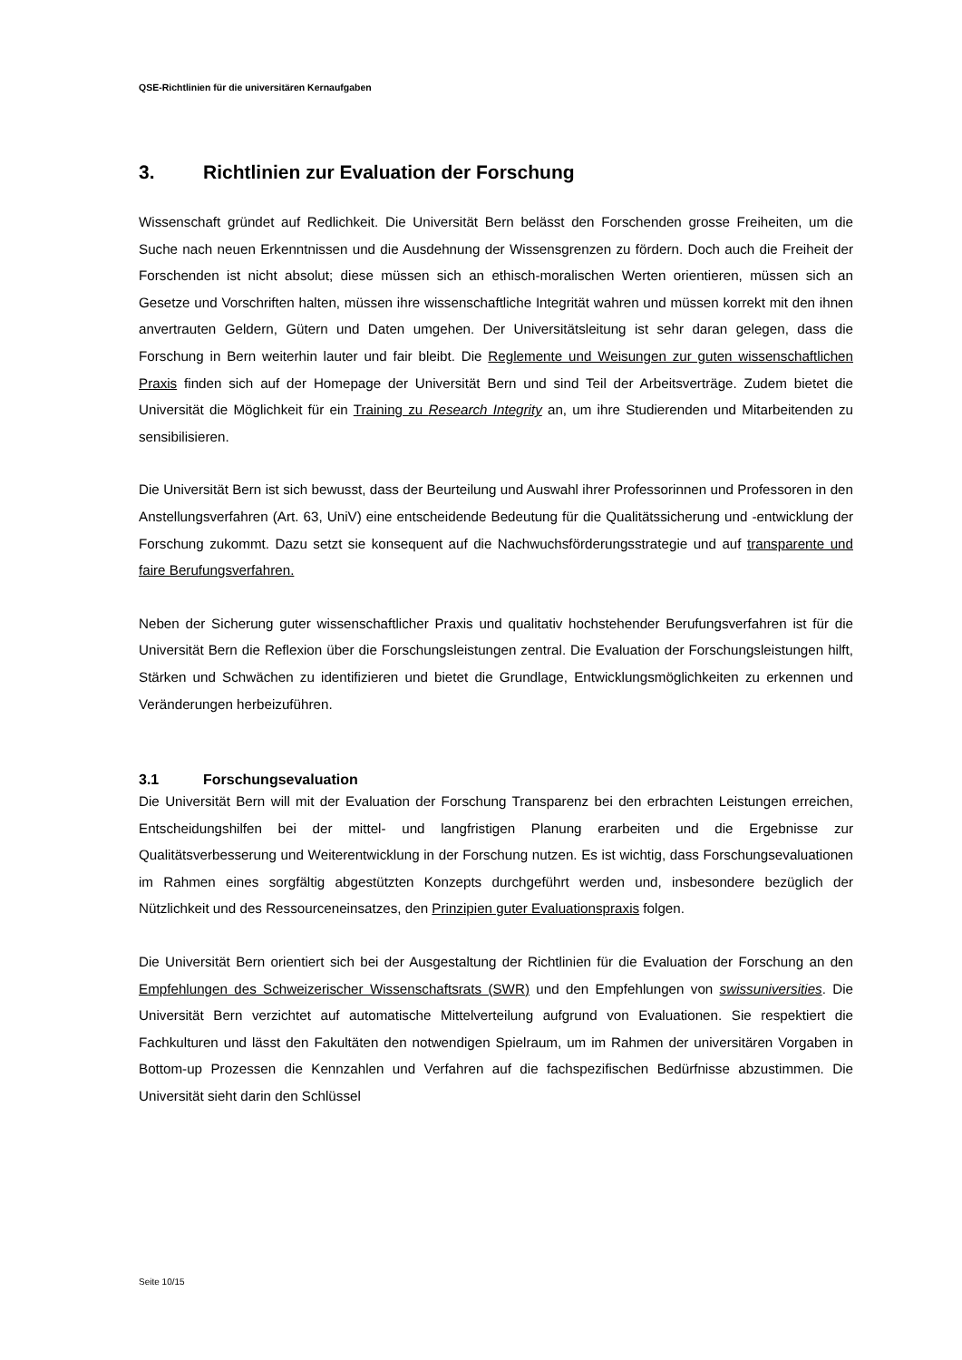QSE-Richtlinien für die universitären Kernaufgaben
3. Richtlinien zur Evaluation der Forschung
Wissenschaft gründet auf Redlichkeit. Die Universität Bern belässt den Forschenden grosse Freiheiten, um die Suche nach neuen Erkenntnissen und die Ausdehnung der Wissensgrenzen zu fördern. Doch auch die Freiheit der Forschenden ist nicht absolut; diese müssen sich an ethisch-moralischen Werten orientieren, müssen sich an Gesetze und Vorschriften halten, müssen ihre wissenschaftliche Integrität wahren und müssen korrekt mit den ihnen anvertrauten Geldern, Gütern und Daten umgehen. Der Universitätsleitung ist sehr daran gelegen, dass die Forschung in Bern weiterhin lauter und fair bleibt. Die Reglemente und Weisungen zur guten wissenschaftlichen Praxis finden sich auf der Homepage der Universität Bern und sind Teil der Arbeitsverträge. Zudem bietet die Universität die Möglichkeit für ein Training zu Research Integrity an, um ihre Studierenden und Mitarbeitenden zu sensibilisieren.
Die Universität Bern ist sich bewusst, dass der Beurteilung und Auswahl ihrer Professorinnen und Professoren in den Anstellungsverfahren (Art. 63, UniV) eine entscheidende Bedeutung für die Qualitätssicherung und -entwicklung der Forschung zukommt. Dazu setzt sie konsequent auf die Nachwuchsförderungsstrategie und auf transparente und faire Berufungsverfahren.
Neben der Sicherung guter wissenschaftlicher Praxis und qualitativ hochstehender Berufungsverfahren ist für die Universität Bern die Reflexion über die Forschungsleistungen zentral. Die Evaluation der Forschungsleistungen hilft, Stärken und Schwächen zu identifizieren und bietet die Grundlage, Entwicklungsmöglichkeiten zu erkennen und Veränderungen herbeizuführen.
3.1 Forschungsevaluation
Die Universität Bern will mit der Evaluation der Forschung Transparenz bei den erbrachten Leistungen erreichen, Entscheidungshilfen bei der mittel- und langfristigen Planung erarbeiten und die Ergebnisse zur Qualitätsverbesserung und Weiterentwicklung in der Forschung nutzen. Es ist wichtig, dass Forschungsevaluationen im Rahmen eines sorgfältig abgestützten Konzepts durchgeführt werden und, insbesondere bezüglich der Nützlichkeit und des Ressourceneinsatzes, den Prinzipien guter Evaluationspraxis folgen.
Die Universität Bern orientiert sich bei der Ausgestaltung der Richtlinien für die Evaluation der Forschung an den Empfehlungen des Schweizerischer Wissenschaftsrats (SWR) und den Empfehlungen von swissuniversities. Die Universität Bern verzichtet auf automatische Mittelverteilung aufgrund von Evaluationen. Sie respektiert die Fachkulturen und lässt den Fakultäten den notwendigen Spielraum, um im Rahmen der universitären Vorgaben in Bottom-up Prozessen die Kennzahlen und Verfahren auf die fachspezifischen Bedürfnisse abzustimmen. Die Universität sieht darin den Schlüssel
Seite 10/15